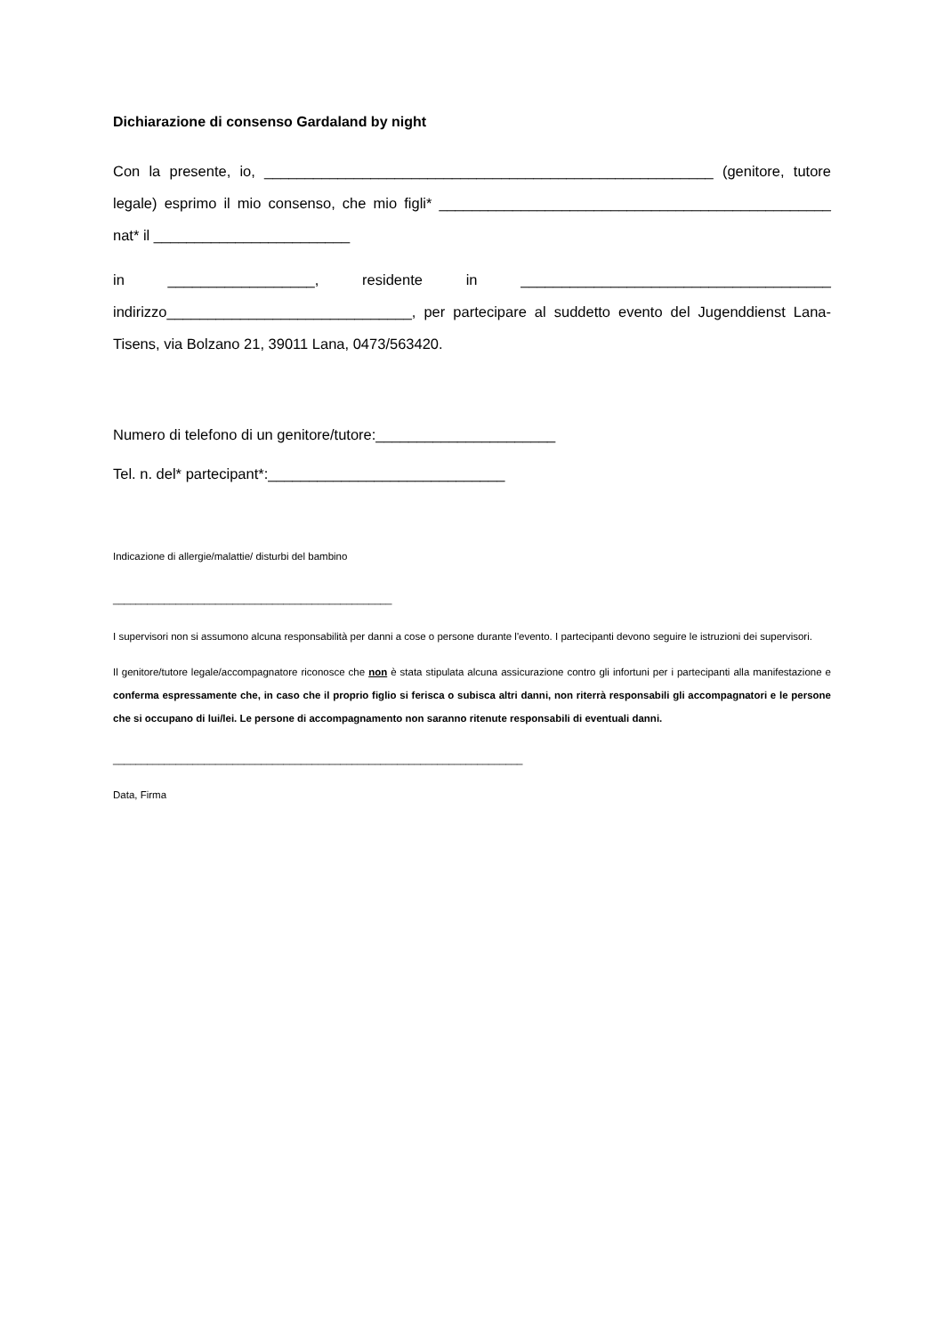Dichiarazione di consenso Gardaland by night
Con la presente, io, _______________________________________________________ (genitore, tutore legale) esprimo il mio consenso, che mio figli* ________________________________________________ nat* il ________________________
in __________________, residente in ______________________________________ indirizzo______________________________, per partecipare al suddetto evento del Jugenddienst Lana-Tisens, via Bolzano 21, 39011 Lana, 0473/563420.
Numero di telefono di un genitore/tutore:______________________
Tel. n. del* partecipant*:_____________________________
Indicazione di allergie/malattie/ disturbi del bambino
_________________________________________________
I supervisori non si assumono alcuna responsabilità per danni a cose o persone durante l'evento. I partecipanti devono seguire le istruzioni dei supervisori.
Il genitore/tutore legale/accompagnatore riconosce che non è stata stipulata alcuna assicurazione contro gli infortuni per i partecipanti alla manifestazione e conferma espressamente che, in caso che il proprio figlio si ferisca o subisca altri danni, non riterrà responsabili gli accompagnatori e le persone che si occupano di lui/lei. Le persone di accompagnamento non saranno ritenute responsabili di eventuali danni.
________________________________________________________________________
Data, Firma